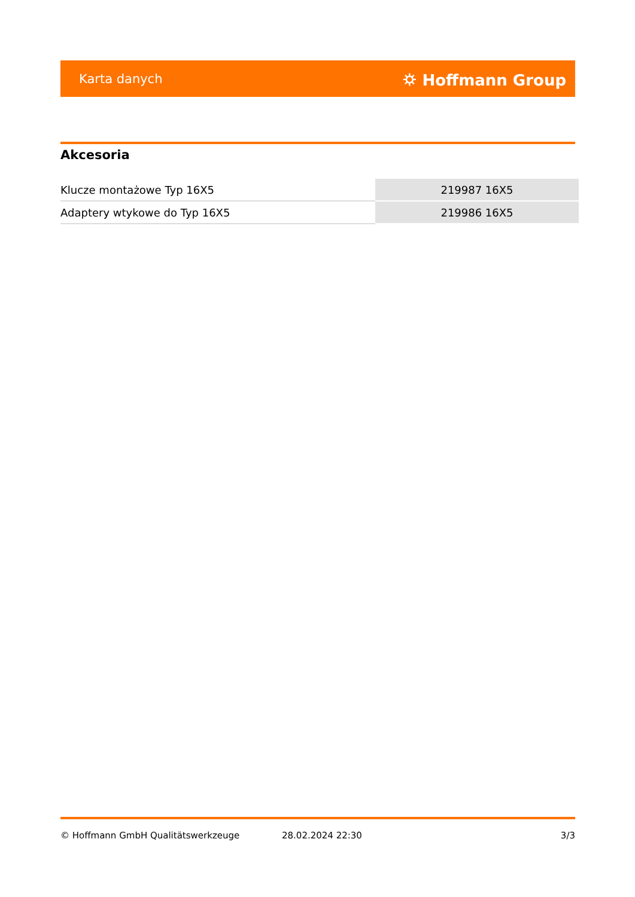Karta danych ⛭ Hoffmann Group
Akcesoria
| Klucze montażowe Typ 16X5 | 219987 16X5 |
| Adaptery wtykowe do Typ 16X5 | 219986 16X5 |
© Hoffmann GmbH Qualitätswerkzeuge 28.02.2024 22:30 3/3